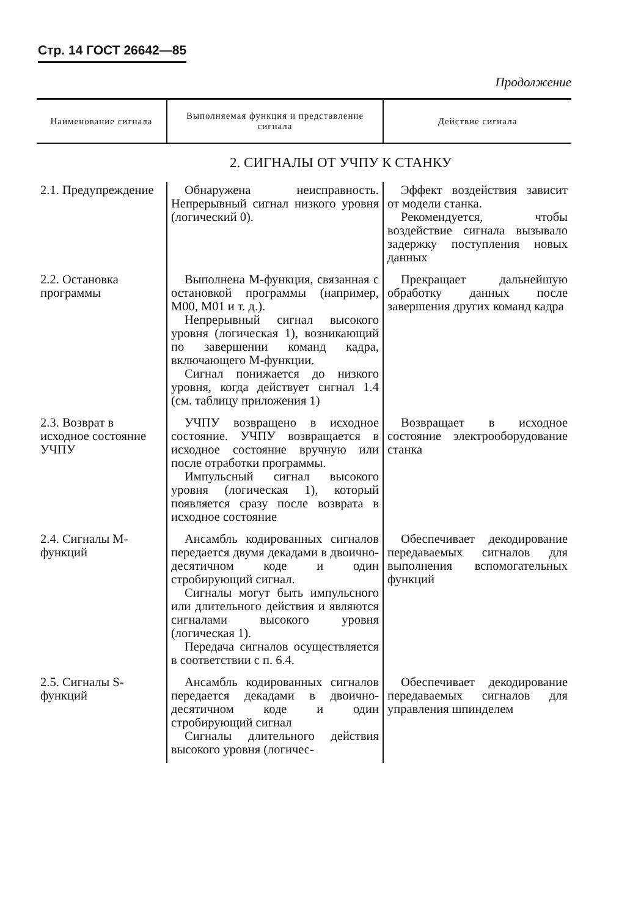Стр. 14 ГОСТ 26642—85
Продолжение
| Наименование сигнала | Выполняемая функция и представление сигнала | Действие сигнала |
| --- | --- | --- |
| 2. СИГНАЛЫ ОТ УЧПУ К СТАНКУ | | |
| 2.1. Предупреждение | Обнаружена неисправность. Непрерывный сигнал низкого уровня (логический 0). | Эффект воздействия зависит от модели станка. Рекомендуется, чтобы воздействие сигнала вызывало задержку поступления новых данных |
| 2.2. Остановка программы | Выполнена М-функция, связанная с остановкой программы (например, М00, М01 и т. д.). Непрерывный сигнал высокого уровня (логическая 1), возникающий по завершении команд кадра, включающего М-функции. Сигнал понижается до низкого уровня, когда действует сигнал 1.4 (см. таблицу приложения 1) | Прекращает дальнейшую обработку данных после завершения других команд кадра |
| 2.3. Возврат в исходное состояние УЧПУ | УЧПУ возвращено в исходное состояние. УЧПУ возвращается в исходное состояние вручную или после отработки программы. Импульсный сигнал высокого уровня (логическая 1), который появляется сразу после возврата в исходное состояние | Возвращает в исходное состояние электрооборудование станка |
| 2.4. Сигналы М-функций | Ансамбль кодированных сигналов передается двумя декадами в двоично-десятичном коде и один стробирующий сигнал. Сигналы могут быть импульсного или длительного действия и являются сигналами высокого уровня (логическая 1). Передача сигналов осуществляется в соответствии с п. 6.4. | Обеспечивает декодирование передаваемых сигналов для выполнения вспомогательных функций |
| 2.5. Сигналы S-функций | Ансамбль кодированных сигналов передается декадами в двоично-десятичном коде и один стробирующий сигнал Сигналы длительного действия высокого уровня (логичес- | Обеспечивает декодирование передаваемых сигналов для управления шпинделем |